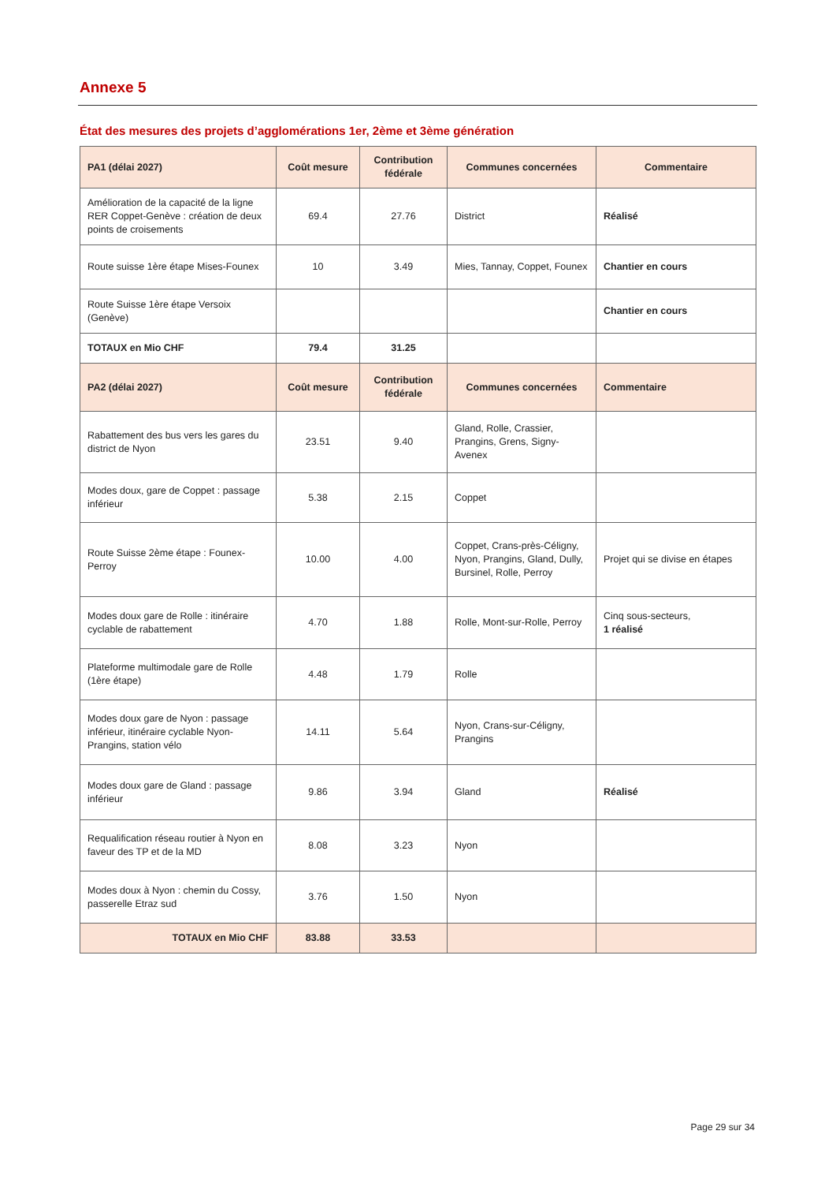Annexe 5
État des mesures des projets d’agglomérations 1er, 2ème et 3ème génération
| PA1 (délai 2027) | Coût mesure | Contribution fédérale | Communes concernées | Commentaire |
| --- | --- | --- | --- | --- |
| Amélioration de la capacité de la ligne RER Coppet-Genève : création de deux points de croisements | 69.4 | 27.76 | District | Réalisé |
| Route suisse 1ère étape Mises-Founex | 10 | 3.49 | Mies, Tannay, Coppet, Founex | Chantier en cours |
| Route Suisse 1ère étape Versoix (Genève) | | | | Chantier en cours |
| TOTAUX en Mio CHF | 79.4 | 31.25 | | |
| PA2 (délai 2027) | Coût mesure | Contribution fédérale | Communes concernées | Commentaire |
| Rabattement des bus vers les gares du district de Nyon | 23.51 | 9.40 | Gland, Rolle, Crassier, Prangins, Grens, Signy-Avenex | |
| Modes doux, gare de Coppet : passage inférieur | 5.38 | 2.15 | Coppet | |
| Route Suisse 2ème étape : Founex-Perroy | 10.00 | 4.00 | Coppet, Crans-près-Céligny, Nyon, Prangins, Gland, Dully, Bursinel, Rolle, Perroy | Projet qui se divise en étapes |
| Modes doux gare de Rolle : itinéraire cyclable de rabattement | 4.70 | 1.88 | Rolle, Mont-sur-Rolle, Perroy | Cinq sous-secteurs, 1 réalisé |
| Plateforme multimodale gare de Rolle (1ère étape) | 4.48 | 1.79 | Rolle | |
| Modes doux gare de Nyon : passage inférieur, itinéraire cyclable Nyon-Prangins, station vélo | 14.11 | 5.64 | Nyon, Crans-sur-Céligny, Prangins | |
| Modes doux gare de Gland : passage inférieur | 9.86 | 3.94 | Gland | Réalisé |
| Requalification réseau routier à Nyon en faveur des TP et de la MD | 8.08 | 3.23 | Nyon | |
| Modes doux à Nyon : chemin du Cossy, passerelle Etraz sud | 3.76 | 1.50 | Nyon | |
| TOTAUX en Mio CHF | 83.88 | 33.53 | | |
Page 29 sur 34